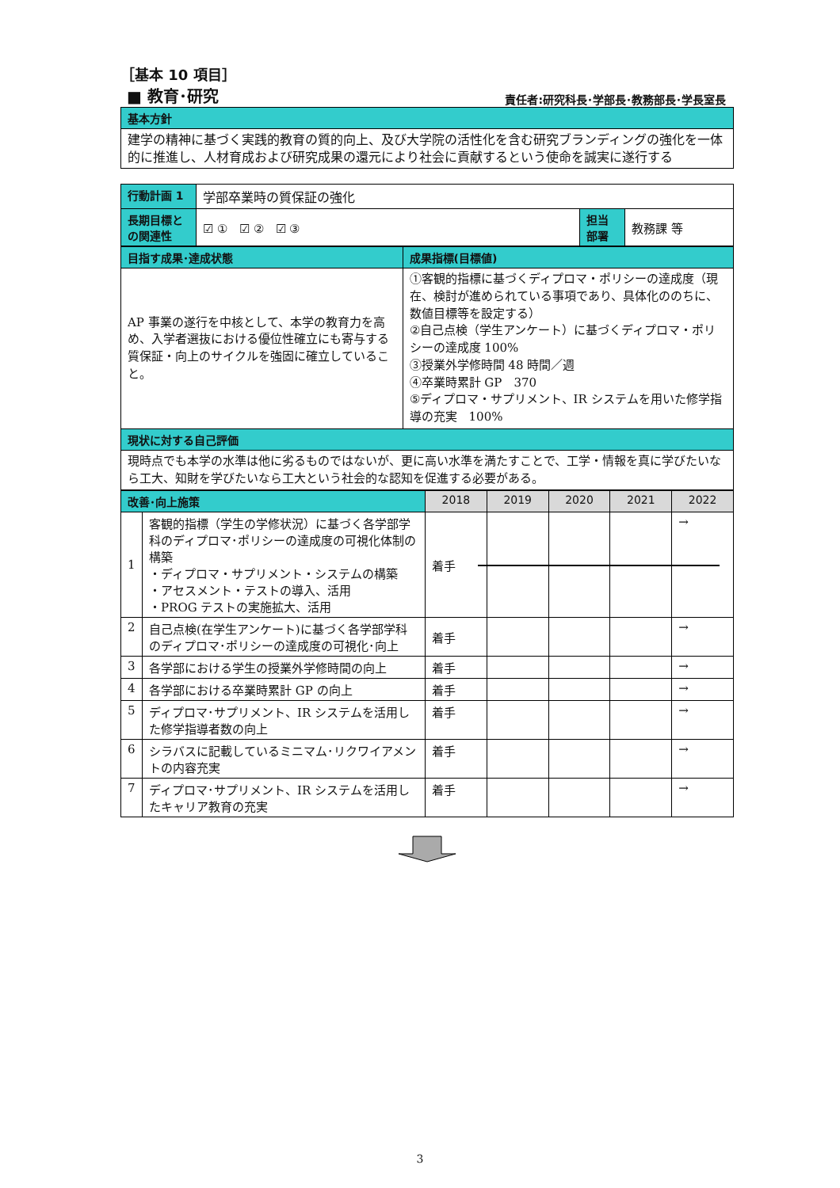［基本 10 項目］
■ 教育･研究 責任者:研究科長･学部長･教務部長･学長室長
| 基本方針 |
| 建学の精神に基づく実践的教育の質的向上、及び大学院の活性化を含む研究ブランディングの強化を一体的に推進し、人材育成および研究成果の還元により社会に貢献するという使命を誠実に遂行する |
| 行動計画 1 | 学部卒業時の質保証の強化 | | |
| 長期目標との関連性 | ☑ ① ☑ ② ☑ ③ | 担当部署 | 教務課 等 |
| 目指す成果･達成状態 | 成果指標(目標値) |
| AP 事業の遂行を中核として、本学の教育力を高め、入学者選抜における優位性確立にも寄与する質保証・向上のサイクルを強固に確立していること。 | ①客観的指標に基づくディプロマ・ポリシーの達成度（現在、検討が進められている事項であり、具体化ののちに、数値目標等を設定する） ②自己点検（学生アンケート）に基づくディプロマ・ポリシーの達成度 100% ③授業外学修時間 48 時間／週 ④卒業時累計 GP 370 ⑤ディプロマ・サプリメント、IR システムを用いた修学指導の充実 100% |
| 現状に対する自己評価 | |
| 現時点でも本学の水準は他に劣るものではないが、更に高い水準を満たすことで、工学・情報を真に学びたいなら工大、知財を学びたいなら工大という社会的な認知を促進する必要がある。 | |
| 改善･向上施策 | | 2018 | 2019 | 2020 | 2021 | 2022 |
| --- | --- | --- | --- | --- | --- | --- |
| 1 | 客観的指標（学生の学修状況）に基づく各学部学科のディプロマ･ポリシーの達成度の可視化体制の構築 ・ディプロマ・サプリメント・システムの構築 ・アセスメント・テストの導入、活用 ・PROG テストの実施拡大、活用 | 着手 | | | | → |
| 2 | 自己点検(在学生アンケート)に基づく各学部学科のディプロマ･ポリシーの達成度の可視化･向上 | 着手 | | | | → |
| 3 | 各学部における学生の授業外学修時間の向上 | 着手 | | | | → |
| 4 | 各学部における卒業時累計 GP の向上 | 着手 | | | | → |
| 5 | ディプロマ･サプリメント、IR システムを活用した修学指導者数の向上 | 着手 | | | | → |
| 6 | シラバスに記載しているミニマム･リクワイアメントの内容充実 | 着手 | | | | → |
| 7 | ディプロマ･サプリメント、IR システムを活用したキャリア教育の充実 | 着手 | | | | → |
3